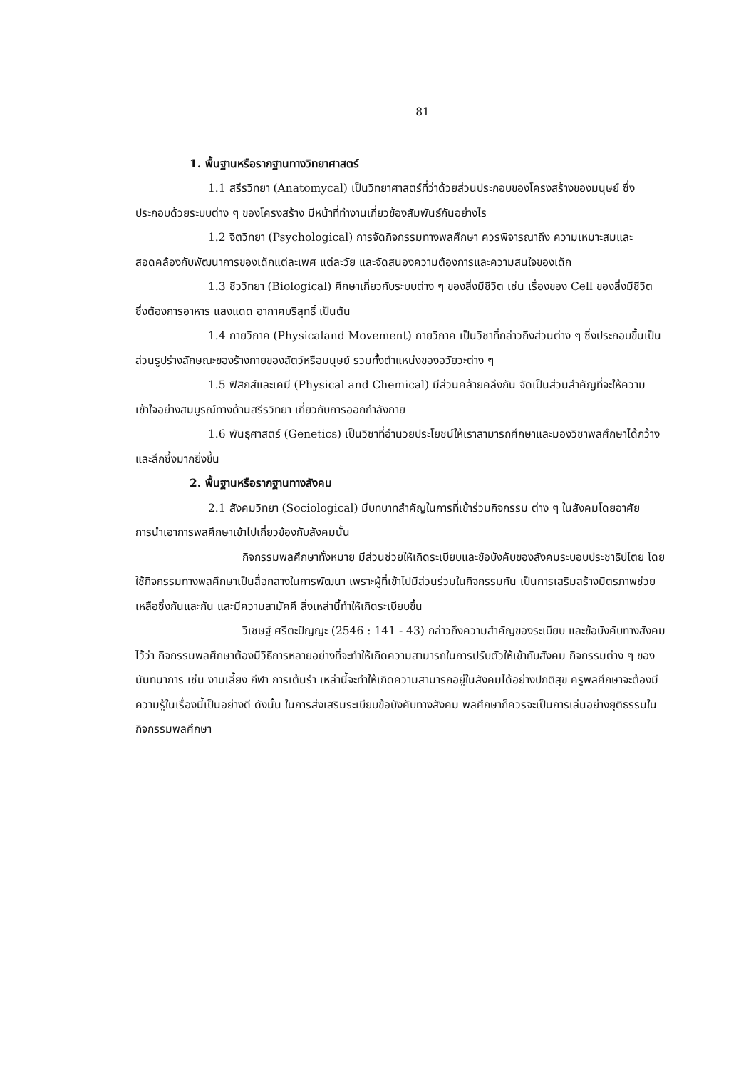81
1. พื้นฐานหรือรากฐานทางวิทยาศาสตร์
1.1 สรีรวิทยา (Anatomycal) เป็นวิทยาศาสตร์ที่ว่าด้วยส่วนประกอบของโครงสร้างของมนุษย์ ซึ่งประกอบด้วยระบบต่าง ๆ ของโครงสร้าง มีหน้าที่ทำงานเกี่ยวข้องสัมพันธ์กันอย่างไร
1.2 จิตวิทยา (Psychological) การจัดกิจกรรมทางพลศึกษา ควรพิจารณาถึง ความเหมาะสมและสอดคล้องกับพัฒนาการของเด็กแต่ละเพศ แต่ละวัย และจัดสนองความต้องการและความสนใจของเด็ก
1.3 ชีววิทยา (Biological) ศึกษาเกี่ยวกับระบบต่าง ๆ ของสิ่งมีชีวิต เช่น เรื่องของ Cell ของสิ่งมีชีวิต ซึ่งต้องการอาหาร แสงแดด อากาศบริสุทธิ์ เป็นต้น
1.4 กายวิภาค (Physicaland Movement) กายวิภาค เป็นวิชาที่กล่าวถึงส่วนต่าง ๆ ซึ่งประกอบขึ้นเป็นส่วนรูปร่างลักษณะของร้างกายของสัตว์หรือมนุษย์ รวมทั้งตำแหน่งของอวัยวะต่าง ๆ
1.5 ฟิสิกส์และเคมี (Physical and Chemical) มีส่วนคล้ายคลึงกัน จัดเป็นส่วนสำคัญที่จะให้ความเข้าใจอย่างสมบูรณ์ทางด้านสรีรวิทยา เกี่ยวกับการออกกำลังกาย
1.6 พันธุศาสตร์ (Genetics) เป็นวิชาที่อำนวยประโยชน์ให้เราสามารถศึกษาและมองวิชาพลศึกษาได้กว้างและลึกซึ้งมากยิ่งขึ้น
2. พื้นฐานหรือรากฐานทางสังคม
2.1 สังคมวิทยา (Sociological) มีบทบาทสำคัญในการที่เข้าร่วมกิจกรรม ต่าง ๆ ในสังคมโดยอาศัยการนำเอาการพลศึกษาเข้าไปเกี่ยวข้องกับสังคมนั้น
กิจกรรมพลศึกษาทั้งหมาย มีส่วนช่วยให้เกิดระเบียบและข้อบังคับของสังคมระบอบประชาธิปไตย โดยใช้กิจกรรมทางพลศึกษาเป็นสื่อกลางในการพัฒนา เพราะผู้ที่เข้าไปมีส่วนร่วมในกิจกรรมกัน เป็นการเสริมสร้างมิตรภาพช่วยเหลือซึ่งกันและกัน และมีความสามัคคี สิ่งเหล่านี้ทำให้เกิดระเบียบขึ้น
วิเชษฐ์ ศรีตะปัญญะ (2546 : 141 - 43) กล่าวถึงความสำคัญของระเบียบ และข้อบังคับทางสังคมไว้ว่า กิจกรรมพลศึกษาต้องมีวิธีการหลายอย่างที่จะทำให้เกิดความสามารถในการปรับตัวให้เข้ากับสังคม กิจกรรมต่าง ๆ ของนันทนาการ เช่น งานเลี้ยง กีฬา การเต้นรำ เหล่านี้จะทำให้เกิดความสามารถอยู่ในสังคมได้อย่างปกติสุข ครูพลศึกษาจะต้องมีความรู้ในเรื่องนี้เป็นอย่างดี ดังนั้น ในการส่งเสริมระเบียบข้อบังคับทางสังคม พลศึกษาก็ควรจะเป็นการเล่นอย่างยุติธรรมในกิจกรรมพลศึกษา